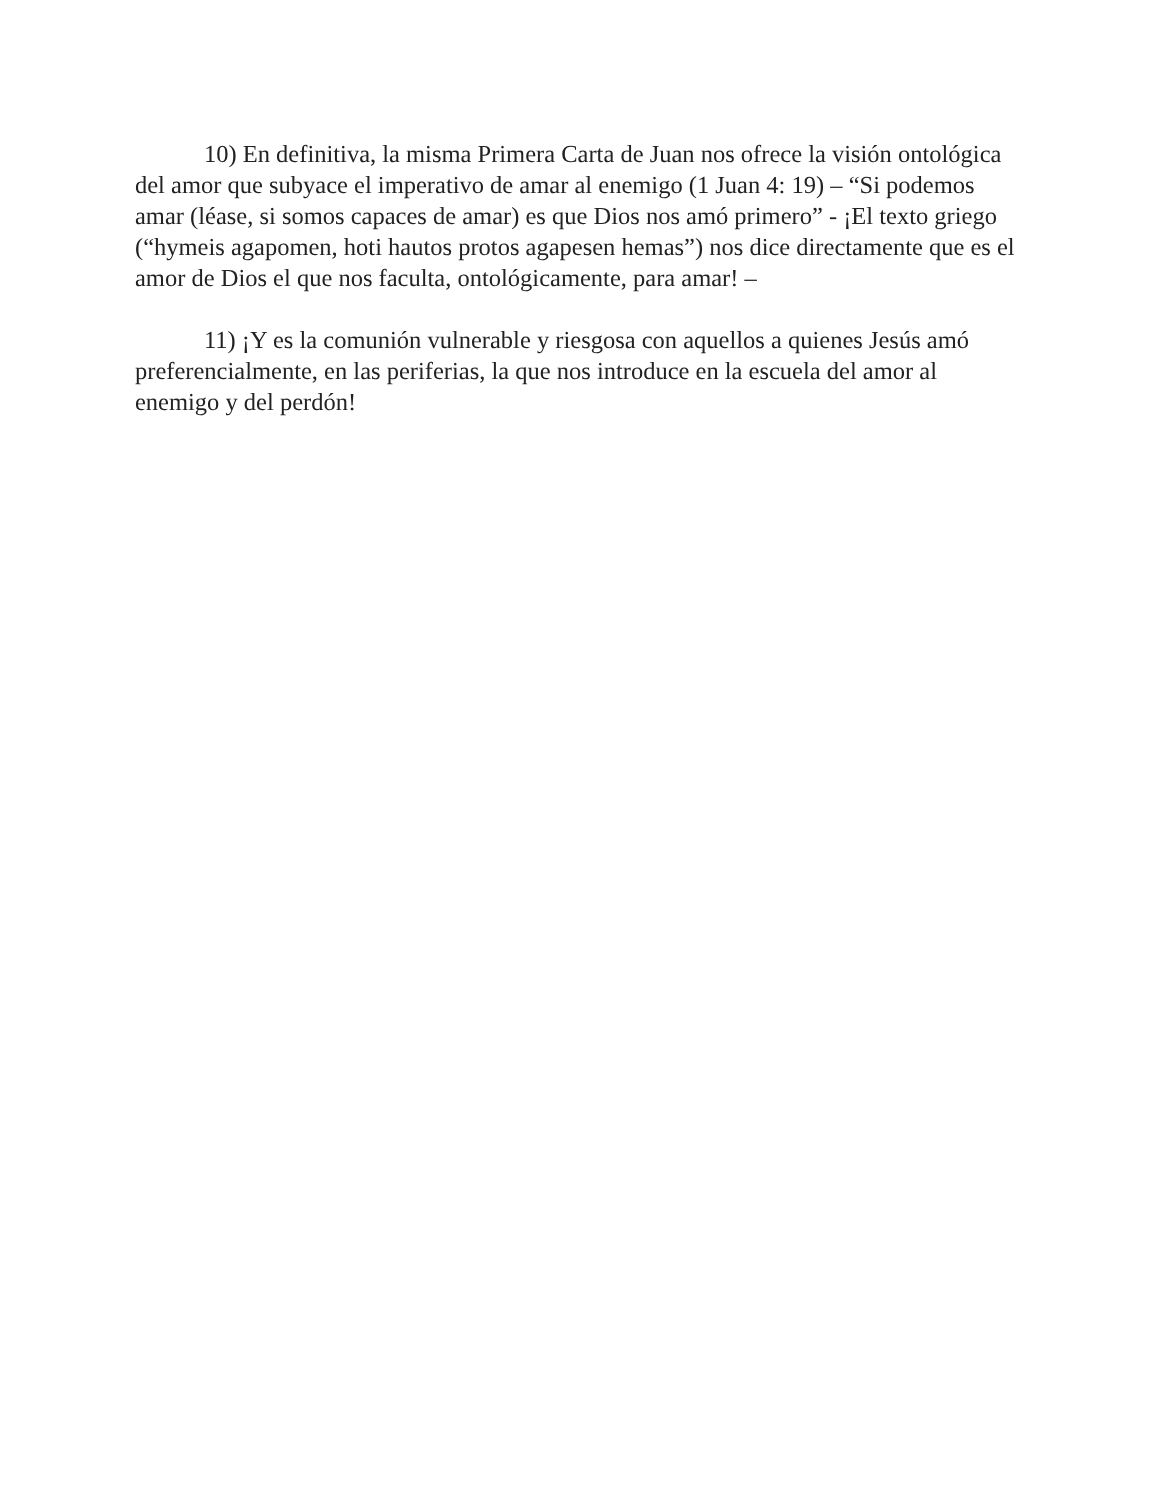10) En definitiva, la misma Primera Carta de Juan nos ofrece la visión ontológica del amor que subyace el imperativo de amar al enemigo (1 Juan 4: 19) – “Si podemos amar (léase, si somos capaces de amar) es que Dios nos amó primero” - ¡El texto griego (“hymeis agapomen, hoti hautos protos agapesen hemas”) nos dice directamente que es el amor de Dios el que nos faculta, ontológicamente, para amar! –
11) ¡Y es la comunión vulnerable y riesgosa con aquellos a quienes Jesús amó preferencialmente, en las periferias, la que nos introduce en la escuela del amor al enemigo y del perdón!